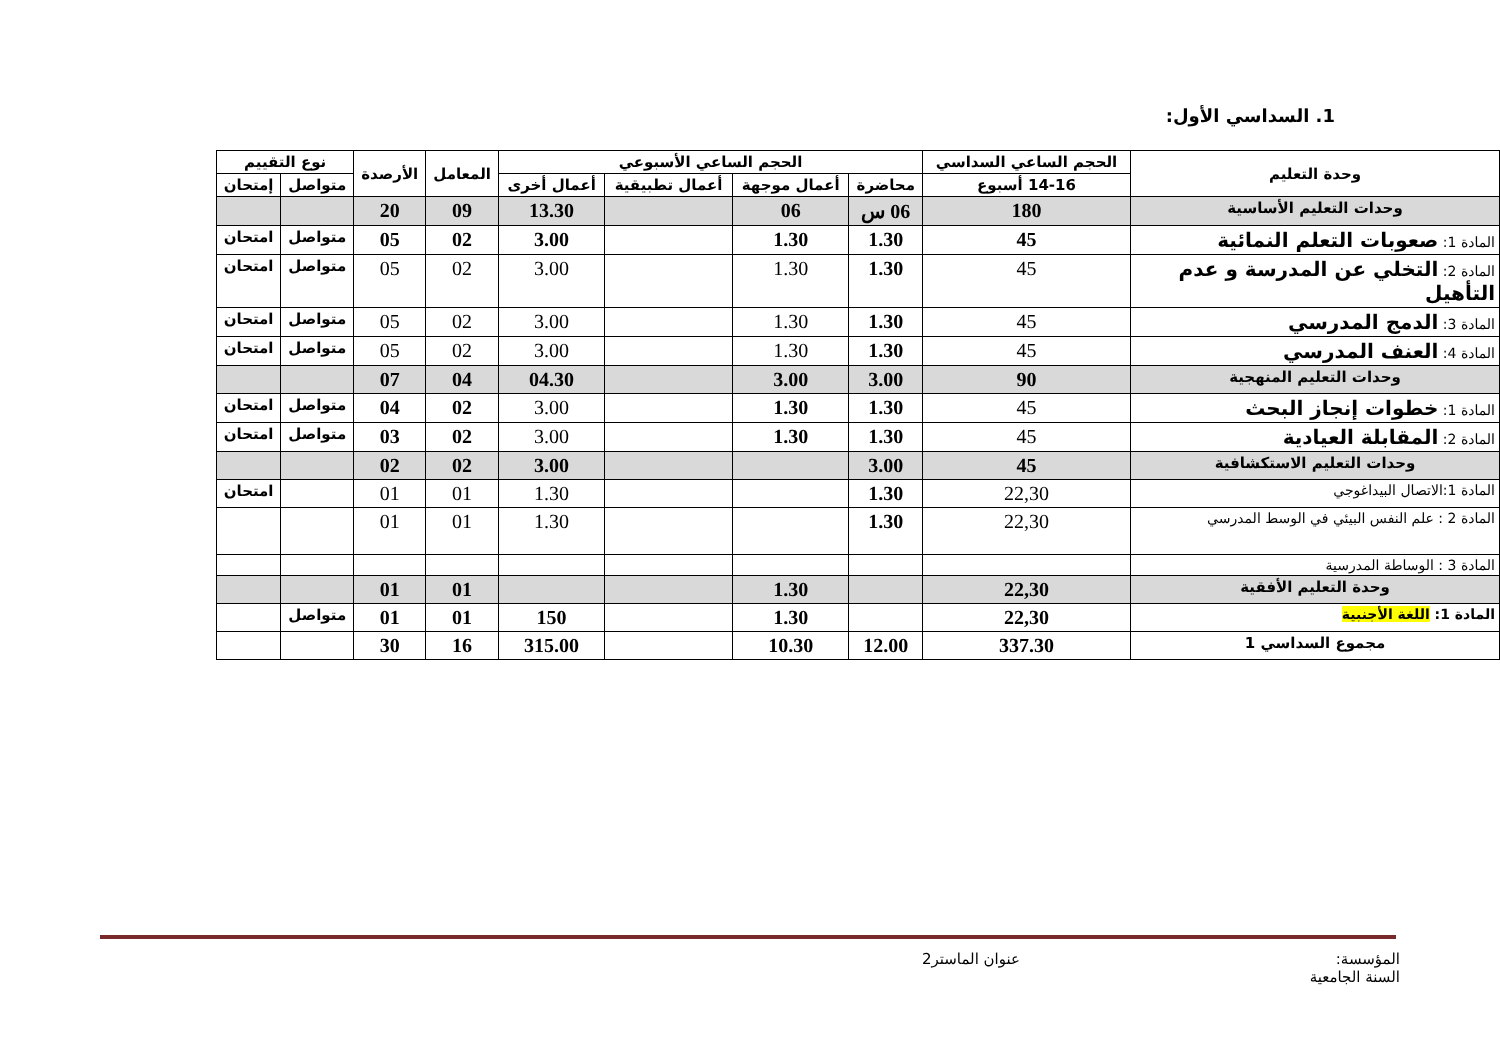1. السداسي الأول:
| وحدة التعليم | الحجم الساعي السداسي | الحجم الساعي الأسبوعي | | | | المعامل | الأرصدة | نوع التقييم | |
| --- | --- | --- | --- | --- | --- | --- | --- | --- | --- |
| | 14-16 أسبوع | محاضرة | أعمال موجهة | أعمال تطبيقية | أعمال أخرى | | | متواصل | إمتحان |
| وحدات التعليم الأساسية | 180 | 06 س | 06 | | 13.30 | 09 | 20 | | |
| المادة 1: صعوبات التعلم النمائية | 45 | 1.30 | 1.30 | | 3.00 | 02 | 05 | متواصل | امتحان |
| المادة 2: التخلي عن المدرسة و عدم التأهيل | 45 | 1.30 | 1.30 | | 3.00 | 02 | 05 | متواصل | امتحان |
| المادة 3: الدمج المدرسي | 45 | 1.30 | 1.30 | | 3.00 | 02 | 05 | متواصل | امتحان |
| المادة 4: العنف المدرسي | 45 | 1.30 | 1.30 | | 3.00 | 02 | 05 | متواصل | امتحان |
| وحدات التعليم المنهجية | 90 | 3.00 | 3.00 | | 04.30 | 04 | 07 | | |
| المادة 1: خطوات إنجاز البحث | 45 | 1.30 | 1.30 | | 3.00 | 02 | 04 | متواصل | امتحان |
| المادة 2: المقابلة العيادية | 45 | 1.30 | 1.30 | | 3.00 | 02 | 03 | متواصل | امتحان |
| وحدات التعليم الاستكشافية | 45 | 3.00 | | | 3.00 | 02 | 02 | | |
| المادة 1:الاتصال البيداغوجي | 22,30 | 1.30 | | | 1.30 | 01 | 01 | | امتحان |
| المادة 2 : علم النفس البيئي في الوسط المدرسي | 22,30 | 1.30 | | | 1.30 | 01 | 01 | | |
| المادة 3 : الوساطة المدرسية | | | | | | | | | |
| وحدة التعليم الأفقية | 22,30 | | 1.30 | | | 01 | 01 | | |
| المادة 1: اللغة الأجنبية | 22,30 | | 1.30 | | 150 | 01 | 01 | متواصل | |
| مجموع السداسي 1 | 337.30 | 12.00 | 10.30 | | 315.00 | 16 | 30 | | |
المؤسسة:
السنة الجامعية
عنوان الماستر2